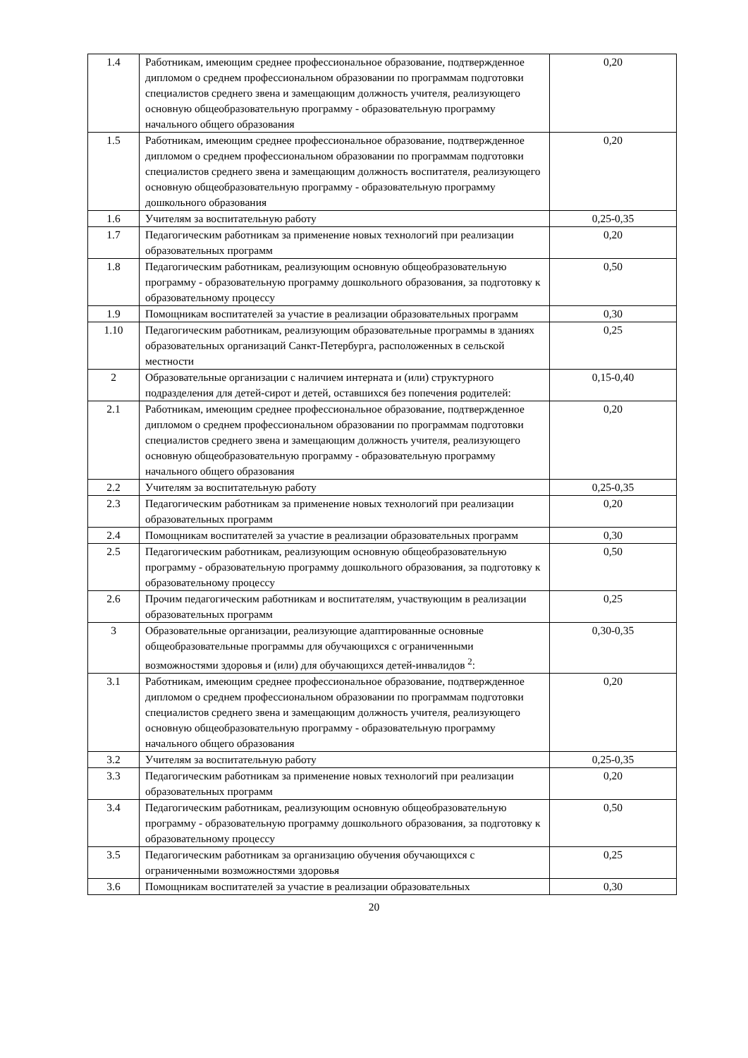| 1.4 | Работникам, имеющим среднее профессиональное образование, подтвержденное дипломом о среднем профессиональном образовании по программам подготовки специалистов среднего звена и замещающим должность учителя, реализующего основную общеобразовательную программу - образовательную программу начального общего образования | 0,20 |
| 1.5 | Работникам, имеющим среднее профессиональное образование, подтвержденное дипломом о среднем профессиональном образовании по программам подготовки специалистов среднего звена и замещающим должность воспитателя, реализующего основную общеобразовательную программу - образовательную программу дошкольного образования | 0,20 |
| 1.6 | Учителям за воспитательную работу | 0,25-0,35 |
| 1.7 | Педагогическим работникам за применение новых технологий при реализации образовательных программ | 0,20 |
| 1.8 | Педагогическим работникам, реализующим основную общеобразовательную программу - образовательную программу дошкольного образования, за подготовку к образовательному процессу | 0,50 |
| 1.9 | Помощникам воспитателей за участие в реализации образовательных программ | 0,30 |
| 1.10 | Педагогическим работникам, реализующим образовательные программы в зданиях образовательных организаций Санкт-Петербурга, расположенных в сельской местности | 0,25 |
| 2 | Образовательные организации с наличием интерната и (или) структурного подразделения для детей-сирот и детей, оставшихся без попечения родителей: | 0,15-0,40 |
| 2.1 | Работникам, имеющим среднее профессиональное образование, подтвержденное дипломом о среднем профессиональном образовании по программам подготовки специалистов среднего звена и замещающим должность учителя, реализующего основную общеобразовательную программу - образовательную программу начального общего образования | 0,20 |
| 2.2 | Учителям за воспитательную работу | 0,25-0,35 |
| 2.3 | Педагогическим работникам за применение новых технологий при реализации образовательных программ | 0,20 |
| 2.4 | Помощникам воспитателей за участие в реализации образовательных программ | 0,30 |
| 2.5 | Педагогическим работникам, реализующим основную общеобразовательную программу - образовательную программу дошкольного образования, за подготовку к образовательному процессу | 0,50 |
| 2.6 | Прочим педагогическим работникам и воспитателям, участвующим в реализации образовательных программ | 0,25 |
| 3 | Образовательные организации, реализующие адаптированные основные общеобразовательные программы для обучающихся с ограниченными возможностями здоровья и (или) для обучающихся детей-инвалидов <sup>2</sup>: | 0,30-0,35 |
| 3.1 | Работникам, имеющим среднее профессиональное образование, подтвержденное дипломом о среднем профессиональном образовании по программам подготовки специалистов среднего звена и замещающим должность учителя, реализующего основную общеобразовательную программу - образовательную программу начального общего образования | 0,20 |
| 3.2 | Учителям за воспитательную работу | 0,25-0,35 |
| 3.3 | Педагогическим работникам за применение новых технологий при реализации образовательных программ | 0,20 |
| 3.4 | Педагогическим работникам, реализующим основную общеобразовательную программу - образовательную программу дошкольного образования, за подготовку к образовательному процессу | 0,50 |
| 3.5 | Педагогическим работникам за организацию обучения обучающихся с ограниченными возможностями здоровья | 0,25 |
| 3.6 | Помощникам воспитателей за участие в реализации образовательных | 0,30 |
20